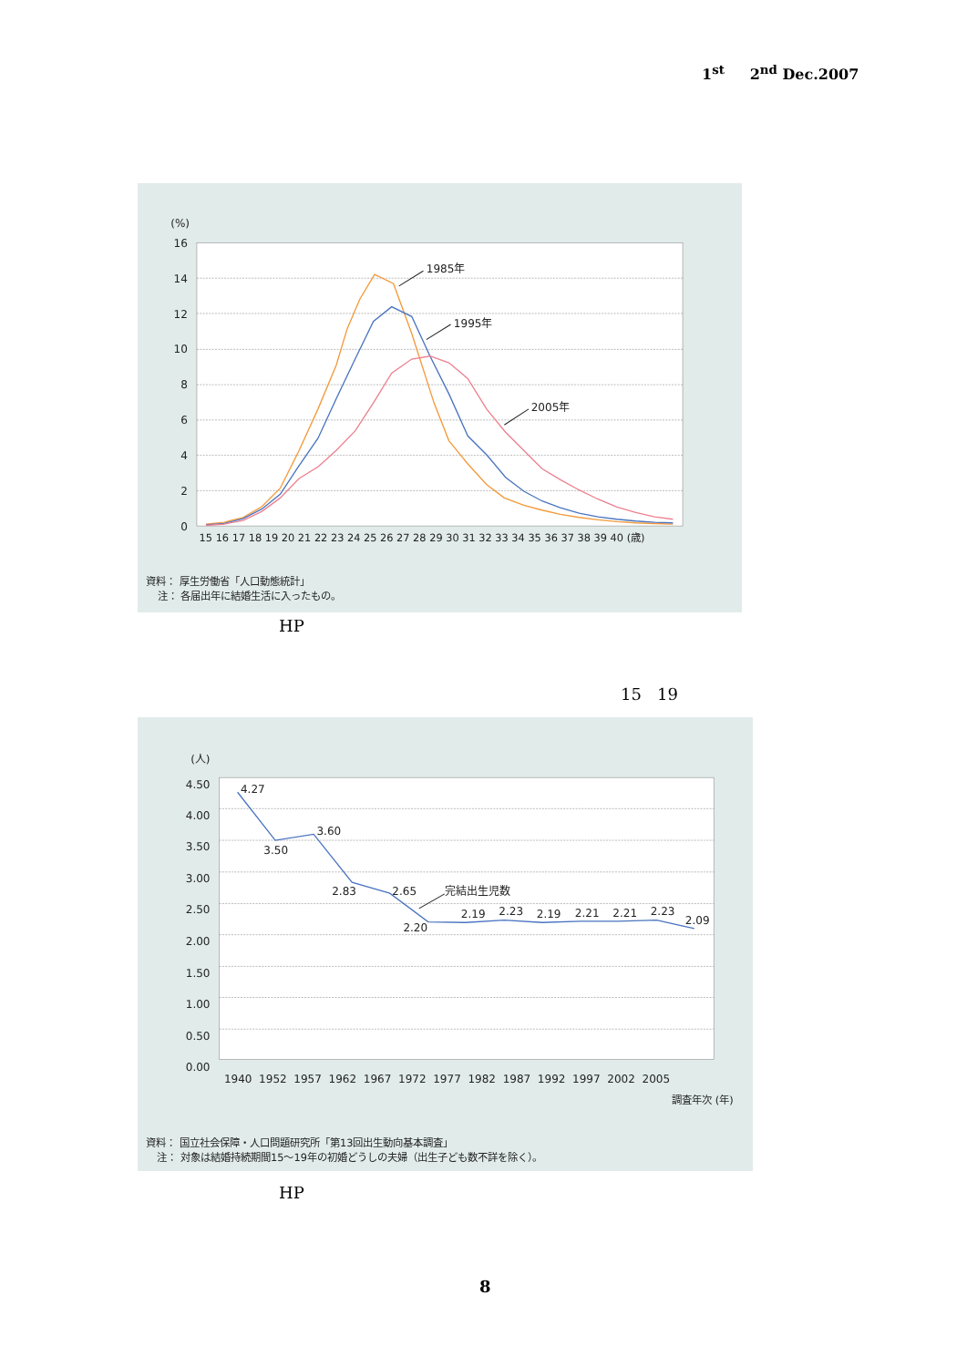1<sup>st</sup> 2<sup>nd</sup> Dec.2007
(%)
16
14
12
10
8
6
4
2
0
1985年
1995年
2005年
15 16 17 18 19 20 21 22 23 24 25 26 27 28 29 30 31 32 33 34 35 36 37 38 39 40 (歳)
資料： 厚生労働省「人口動態統計」
注： 各届出年に結婚生活に入ったもの。
HP
15 19
(人)
4.50
4.00
3.50
3.00
2.50
2.00
1.50
1.00
0.50
0.00
4.27
3.50
3.60
2.83
2.65
完結出生児数
2.20
2.19
2.23
2.19
2.21
2.21
2.23
2.09
1940 1952 1957 1962 1967 1972 1977 1982 1987 1992 1997 2002 2005
調査年次 (年)
資料： 国立社会保障・人口問題研究所「第13回出生動向基本調査」
注： 対象は結婚持続期間15～19年の初婚どうしの夫婦（出生子ども数不詳を除く）。
HP
8